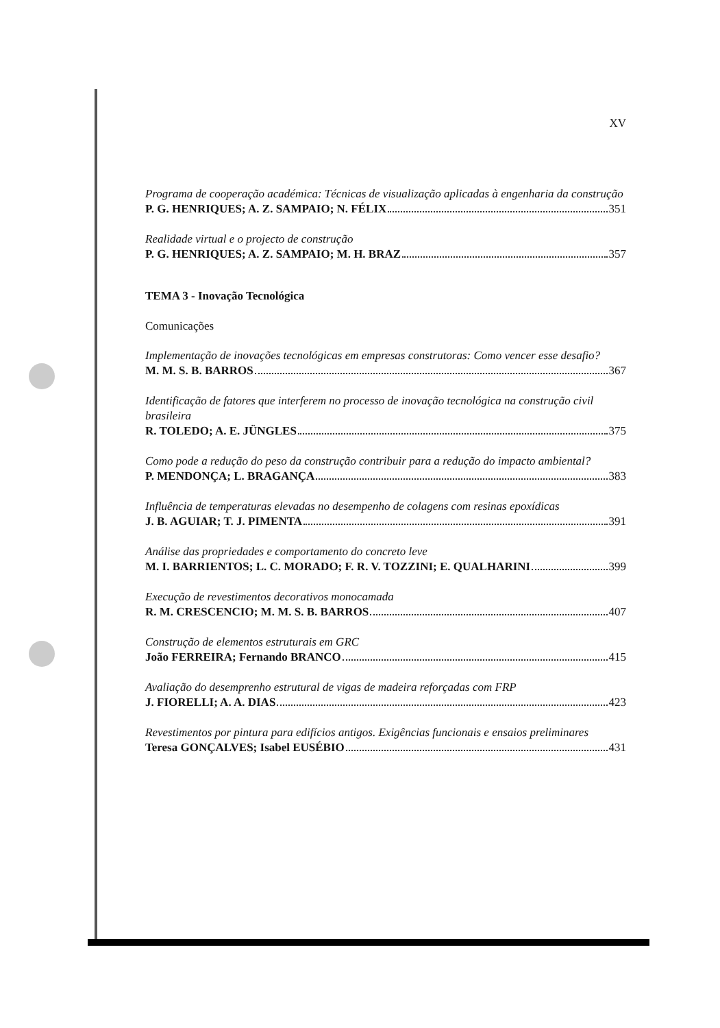XV
Programa de cooperação académica: Técnicas de visualização aplicadas à engenharia da construção
P. G. HENRIQUES; A. Z. SAMPAIO; N. FÉLIX 351
Realidade virtual e o projecto de construção
P. G. HENRIQUES; A. Z. SAMPAIO; M. H. BRAZ 357
TEMA 3 - Inovação Tecnológica
Comunicações
Implementação de inovações tecnológicas em empresas construtoras: Como vencer esse desafio?
M. M. S. B. BARROS 367
Identificação de fatores que interferem no processo de inovação tecnológica na construção civil brasileira
R. TOLEDO; A. E. JÜNGLES 375
Como pode a redução do peso da construção contribuir para a redução do impacto ambiental?
P. MENDONÇA; L. BRAGANÇA 383
Influência de temperaturas elevadas no desempenho de colagens com resinas epoxídicas
J. B. AGUIAR; T. J. PIMENTA 391
Análise das propriedades e comportamento do concreto leve
M. I. BARRIENTOS; L. C. MORADO; F. R. V. TOZZINI; E. QUALHARINI 399
Execução de revestimentos decorativos monocamada
R. M. CRESCENCIO; M. M. S. B. BARROS 407
Construção de elementos estruturais em GRC
João FERREIRA; Fernando BRANCO 415
Avaliação do desemprenho estrutural de vigas de madeira reforçadas com FRP
J. FIORELLI; A. A. DIAS 423
Revestimentos por pintura para edifícios antigos. Exigências funcionais e ensaios preliminares
Teresa GONÇALVES; Isabel EUSÉBIO 431